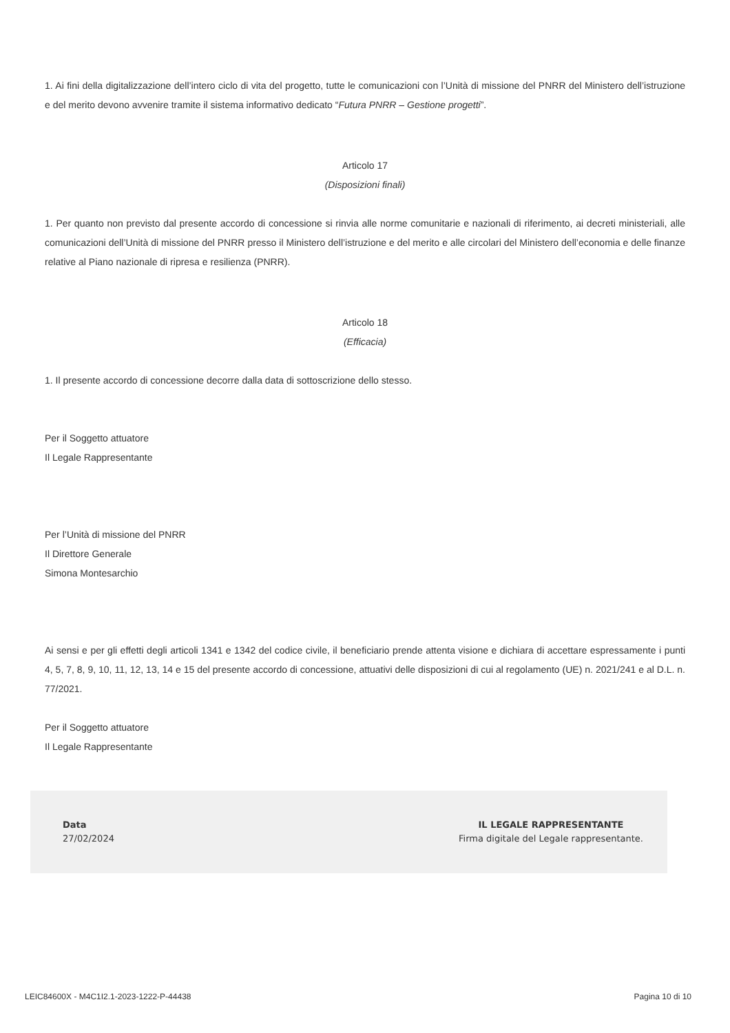1. Ai fini della digitalizzazione dell’intero ciclo di vita del progetto, tutte le comunicazioni con l’Unità di missione del PNRR del Ministero dell’istruzione e del merito devono avvenire tramite il sistema informativo dedicato “Futura PNRR – Gestione progetti”.
Articolo 17
(Disposizioni finali)
1. Per quanto non previsto dal presente accordo di concessione si rinvia alle norme comunitarie e nazionali di riferimento, ai decreti ministeriali, alle comunicazioni dell’Unità di missione del PNRR presso il Ministero dell’istruzione e del merito e alle circolari del Ministero dell’economia e delle finanze relative al Piano nazionale di ripresa e resilienza (PNRR).
Articolo 18
(Efficacia)
1. Il presente accordo di concessione decorre dalla data di sottoscrizione dello stesso.
Per il Soggetto attuatore
Il Legale Rappresentante
Per l’Unità di missione del PNRR
Il Direttore Generale
Simona Montesarchio
Ai sensi e per gli effetti degli articoli 1341 e 1342 del codice civile, il beneficiario prende attenta visione e dichiara di accettare espressamente i punti 4, 5, 7, 8, 9, 10, 11, 12, 13, 14 e 15 del presente accordo di concessione, attuativi delle disposizioni di cui al regolamento (UE) n. 2021/241 e al D.L. n. 77/2021.
Per il Soggetto attuatore
Il Legale Rappresentante
Data
27/02/2024
IL LEGALE RAPPRESENTANTE
Firma digitale del Legale rappresentante.
LEIC84600X - M4C1I2.1-2023-1222-P-44438 Pagina 10 di 10